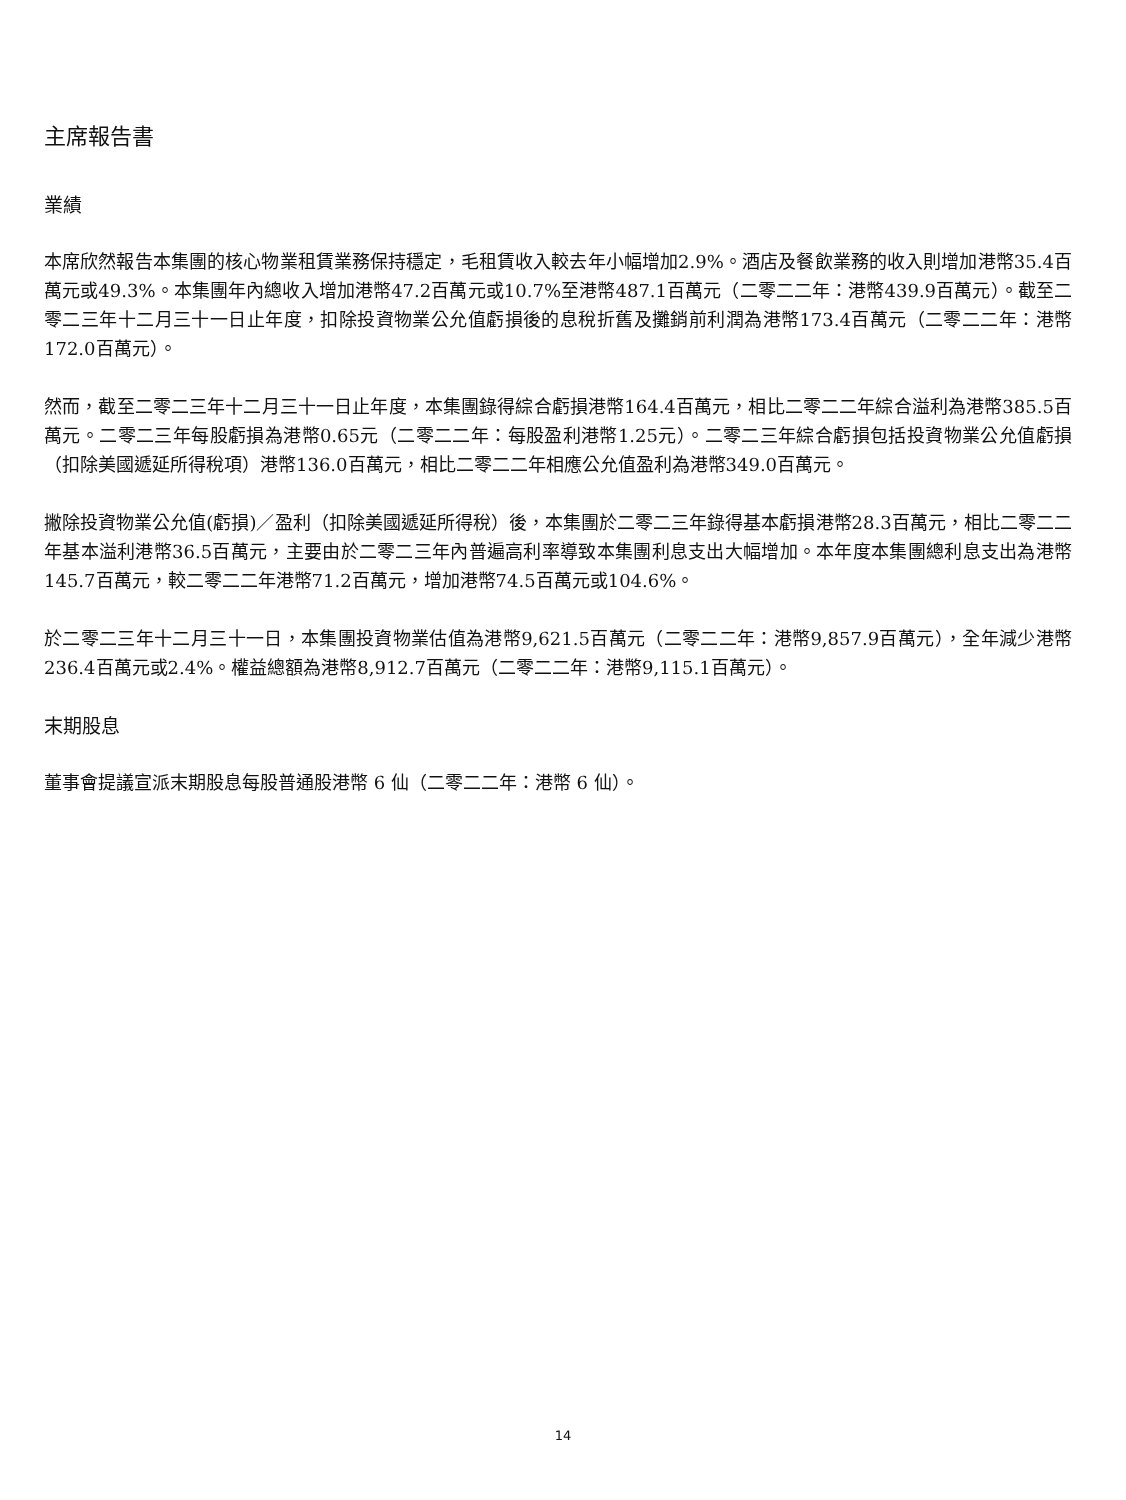主席報告書
業績
本席欣然報告本集團的核心物業租賃業務保持穩定，毛租賃收入較去年小幅增加2.9%。酒店及餐飲業務的收入則增加港幣35.4百萬元或49.3%。本集團年內總收入增加港幣47.2百萬元或10.7%至港幣487.1百萬元（二零二二年：港幣439.9百萬元）。截至二零二三年十二月三十一日止年度，扣除投資物業公允值虧損後的息稅折舊及攤銷前利潤為港幣173.4百萬元（二零二二年：港幣172.0百萬元）。
然而，截至二零二三年十二月三十一日止年度，本集團錄得綜合虧損港幣164.4百萬元，相比二零二二年綜合溢利為港幣385.5百萬元。二零二三年每股虧損為港幣0.65元（二零二二年：每股盈利港幣1.25元）。二零二三年綜合虧損包括投資物業公允值虧損（扣除美國遞延所得稅項）港幣136.0百萬元，相比二零二二年相應公允值盈利為港幣349.0百萬元。
撇除投資物業公允值(虧損)／盈利（扣除美國遞延所得稅）後，本集團於二零二三年錄得基本虧損港幣28.3百萬元，相比二零二二年基本溢利港幣36.5百萬元，主要由於二零二三年內普遍高利率導致本集團利息支出大幅增加。本年度本集團總利息支出為港幣145.7百萬元，較二零二二年港幣71.2百萬元，增加港幣74.5百萬元或104.6%。
於二零二三年十二月三十一日，本集團投資物業估值為港幣9,621.5百萬元（二零二二年：港幣9,857.9百萬元），全年減少港幣236.4百萬元或2.4%。權益總額為港幣8,912.7百萬元（二零二二年：港幣9,115.1百萬元）。
末期股息
董事會提議宣派末期股息每股普通股港幣 6 仙（二零二二年：港幣 6 仙）。
14